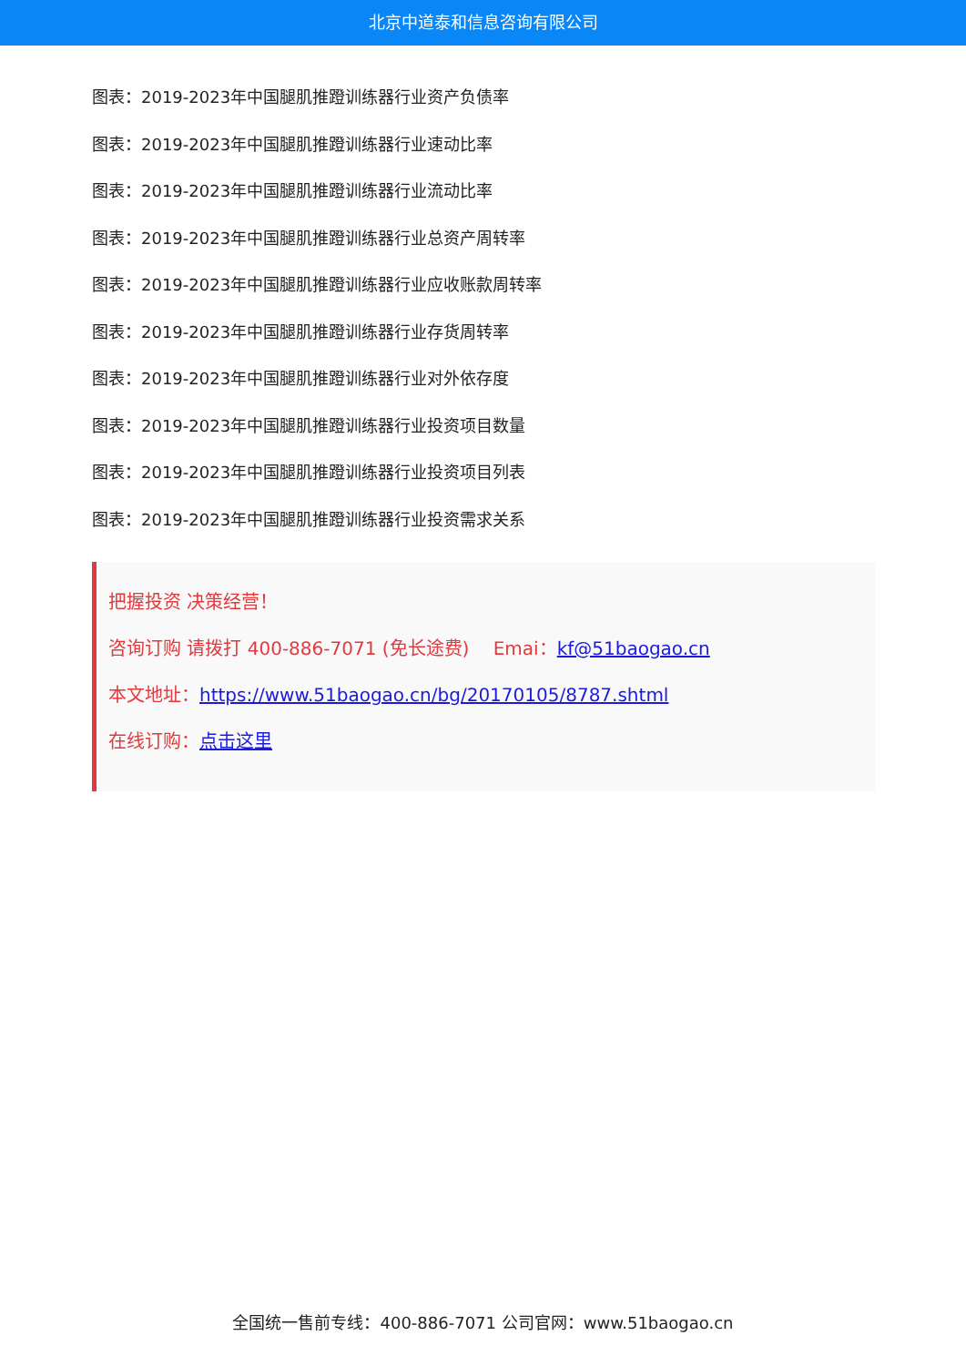北京中道泰和信息咨询有限公司
图表：2019-2023年中国腿肌推蹬训练器行业资产负债率
图表：2019-2023年中国腿肌推蹬训练器行业速动比率
图表：2019-2023年中国腿肌推蹬训练器行业流动比率
图表：2019-2023年中国腿肌推蹬训练器行业总资产周转率
图表：2019-2023年中国腿肌推蹬训练器行业应收账款周转率
图表：2019-2023年中国腿肌推蹬训练器行业存货周转率
图表：2019-2023年中国腿肌推蹬训练器行业对外依存度
图表：2019-2023年中国腿肌推蹬训练器行业投资项目数量
图表：2019-2023年中国腿肌推蹬训练器行业投资项目列表
图表：2019-2023年中国腿肌推蹬训练器行业投资需求关系
把握投资 决策经营！
咨询订购 请拨打 400-886-7071 (免长途费)　 Emai：kf@51baogao.cn
本文地址：https://www.51baogao.cn/bg/20170105/8787.shtml
在线订购：点击这里
全国统一售前专线：400-886-7071 公司官网：www.51baogao.cn